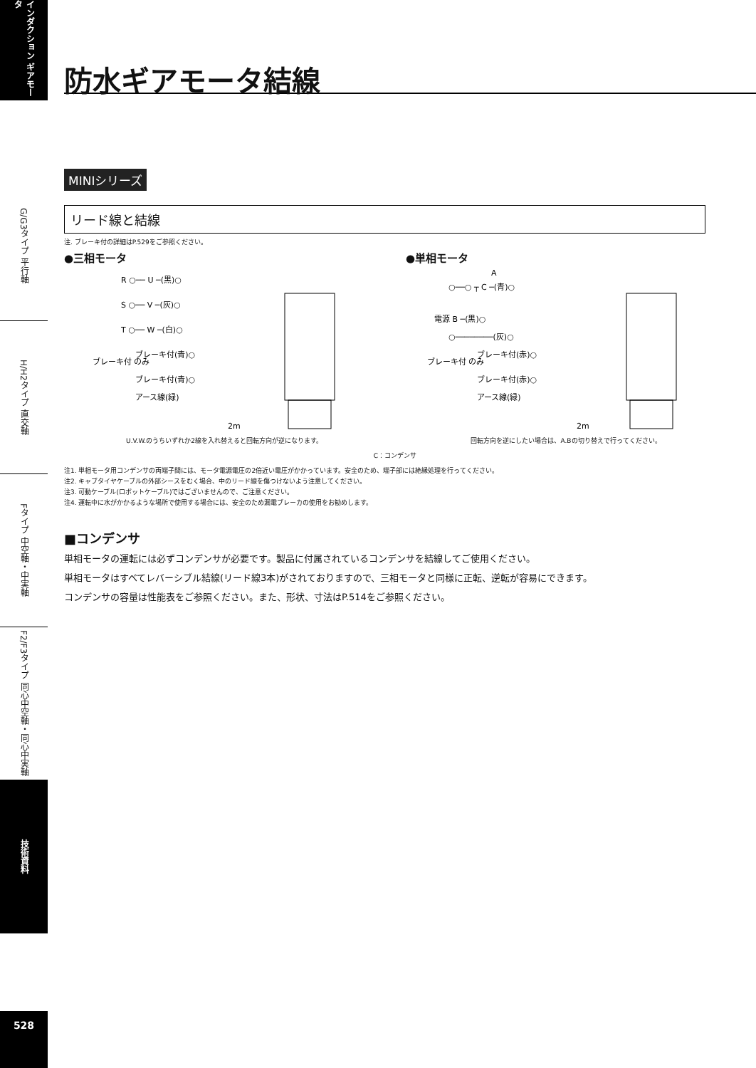インダクション ギアモータ
G/G3タイプ 平行軸
H/H2タイプ 直交軸
Fタイプ 中空軸・中実軸
F2/F3タイプ 同心中空軸・同心中実軸
技術資料
528
防水ギアモータ結線
MINIシリーズ
リード線と結線
注. ブレーキ付の詳細はP.529をご参照ください。
●三相モータ
R ○── U ─(黒)○
S ○── V ─(灰)○
T ○── W ─(白)○
ブレーキ付 のみ
ブレーキ付(青)○
ブレーキ付(青)○
アース線(緑)
2m
U.V.W.のうちいずれか2線を入れ替えると回転方向が逆になります。
●単相モータ
A
○──○ ┬ C ─(青)○
電源 B ─(黒)○
○────────(灰)○
ブレーキ付 のみ
ブレーキ付(赤)○
ブレーキ付(赤)○
アース線(緑)
2m
回転方向を逆にしたい場合は、A.Bの切り替えで行ってください。
C：コンデンサ
注1. 単相モータ用コンデンサの両端子間には、モータ電源電圧の2倍近い電圧がかかっています。安全のため、端子部には絶縁処理を行ってください。
注2. キャブタイヤケーブルの外部シースをむく場合、中のリード線を傷つけないよう注意してください。
注3. 可動ケーブル(ロボットケーブル)ではございませんので、ご注意ください。
注4. 運転中に水がかかるような場所で使用する場合には、安全のため漏電ブレーカの使用をお勧めします。
■コンデンサ
単相モータの運転には必ずコンデンサが必要です。製品に付属されているコンデンサを結線してご使用ください。
単相モータはすべてレバーシブル結線(リード線3本)がされておりますので、三相モータと同様に正転、逆転が容易にできます。
コンデンサの容量は性能表をご参照ください。また、形状、寸法はP.514をご参照ください。